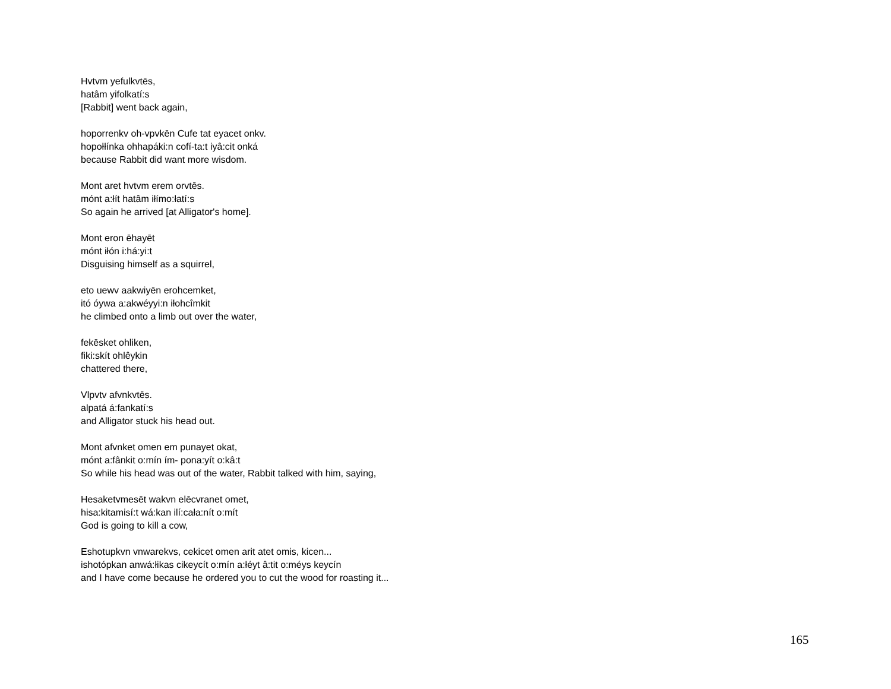Hvtvm yefulkvtēs,
hatâm yifolkatí:s
[Rabbit] went back again,
hoporrenkv oh-vpvkēn Cufe tat eyacet onkv.
hopołłínka ohhapáki:n cofí-ta:t iyâ:cit onká
because Rabbit did want more wisdom.
Mont aret hvtvm erem orvtēs.
mónt a:łít hatâm iłímo:łatí:s
So again he arrived [at Alligator's home].
Mont eron ēhayēt
mónt iłón i:há:yi:t
Disguising himself as a squirrel,
eto uewv aakwiyēn erohcemket,
itó óywa a:akwéyyi:n iłohcîmkit
he climbed onto a limb out over the water,
fekēsket ohliken,
fiki:skít ohlêykin
chattered there,
Vlpvtv afvnkvtēs.
alpatá á:fankatí:s
and Alligator stuck his head out.
Mont afvnket omen em punayet okat,
mónt a:fânkit o:mín ím- pona:yít o:kâ:t
So while his head was out of the water, Rabbit talked with him, saying,
Hesaketvmesēt wakvn elēcvranet omet,
hisa:kitamisí:t wá:kan ilí:cała:nít o:mít
God is going to kill a cow,
Eshotupkvn vnwarekvs, cekicet omen arit atet omis, kicen...
ishotópkan anwá:łikas cikeycít o:mín a:łéyt â:tit o:méys keycín
and I have come because he ordered you to cut the wood for roasting it...
165